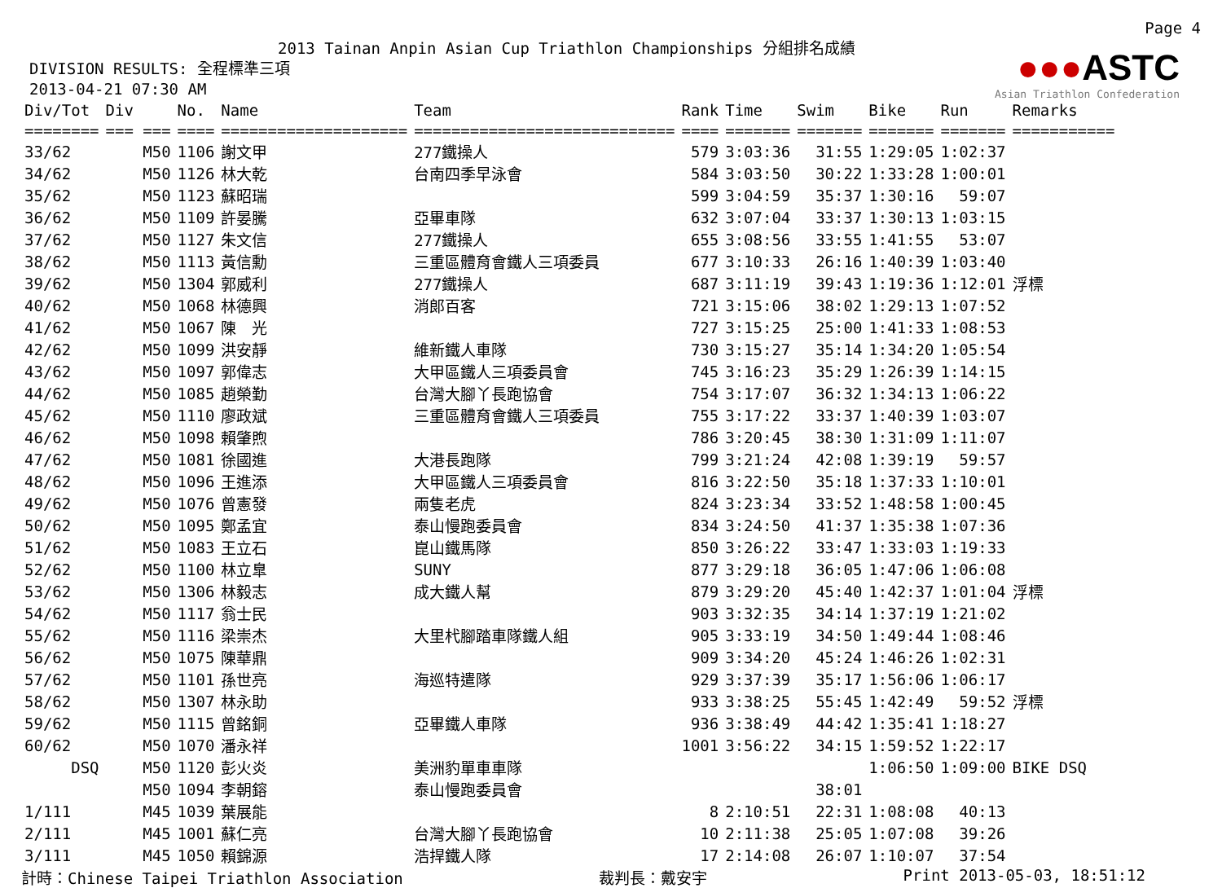Page 4
2013 Tainan Anpin Asian Cup Triathlon Championships 分組排名成績
DIVISION RESULTS: 全程標準三項 2013-04-21 07:30 AM
●●●ASTC
Asian Triathlon Confederation
| Div/Tot | Div | No. | Name | Team | Rank | Time | Swim | Bike | Run | Remarks |
| --- | --- | --- | --- | --- | --- | --- | --- | --- | --- | --- |
| ======== | === === | ==== | ==================== | ============================ | ==== | ======= | ======= | ======= | ======= | =========== |
| 33/62 | M50 | 1106 | 謝文甲 | 277鐵操人 | 579 | 3:03:36 | 31:55 | 1:29:05 | 1:02:37 | |
| 34/62 | M50 | 1126 | 林大乾 | 台南四季早泳會 | 584 | 3:03:50 | 30:22 | 1:33:28 | 1:00:01 | |
| 35/62 | M50 | 1123 | 蘇昭瑞 | | 599 | 3:04:59 | 35:37 | 1:30:16 | 59:07 | |
| 36/62 | M50 | 1109 | 許晏騰 | 亞畢車隊 | 632 | 3:07:04 | 33:37 | 1:30:13 | 1:03:15 | |
| 37/62 | M50 | 1127 | 朱文信 | 277鐵操人 | 655 | 3:08:56 | 33:55 | 1:41:55 | 53:07 | |
| 38/62 | M50 | 1113 | 黃信勳 | 三重區體育會鐵人三項委員 | 677 | 3:10:33 | 26:16 | 1:40:39 | 1:03:40 | |
| 39/62 | M50 | 1304 | 郭威利 | 277鐵操人 | 687 | 3:11:19 | 39:43 | 1:19:36 | 1:12:01 | 浮標 |
| 40/62 | M50 | 1068 | 林德興 | 消郎百客 | 721 | 3:15:06 | 38:02 | 1:29:13 | 1:07:52 | |
| 41/62 | M50 | 1067 | 陳 光 | | 727 | 3:15:25 | 25:00 | 1:41:33 | 1:08:53 | |
| 42/62 | M50 | 1099 | 洪安靜 | 維新鐵人車隊 | 730 | 3:15:27 | 35:14 | 1:34:20 | 1:05:54 | |
| 43/62 | M50 | 1097 | 郭偉志 | 大甲區鐵人三項委員會 | 745 | 3:16:23 | 35:29 | 1:26:39 | 1:14:15 | |
| 44/62 | M50 | 1085 | 趙榮勤 | 台灣大腳丫長跑協會 | 754 | 3:17:07 | 36:32 | 1:34:13 | 1:06:22 | |
| 45/62 | M50 | 1110 | 廖政斌 | 三重區體育會鐵人三項委員 | 755 | 3:17:22 | 33:37 | 1:40:39 | 1:03:07 | |
| 46/62 | M50 | 1098 | 賴肇煦 | | 786 | 3:20:45 | 38:30 | 1:31:09 | 1:11:07 | |
| 47/62 | M50 | 1081 | 徐國進 | 大港長跑隊 | 799 | 3:21:24 | 42:08 | 1:39:19 | 59:57 | |
| 48/62 | M50 | 1096 | 王進添 | 大甲區鐵人三項委員會 | 816 | 3:22:50 | 35:18 | 1:37:33 | 1:10:01 | |
| 49/62 | M50 | 1076 | 曾憲發 | 兩隻老虎 | 824 | 3:23:34 | 33:52 | 1:48:58 | 1:00:45 | |
| 50/62 | M50 | 1095 | 鄭孟宜 | 泰山慢跑委員會 | 834 | 3:24:50 | 41:37 | 1:35:38 | 1:07:36 | |
| 51/62 | M50 | 1083 | 王立石 | 崑山鐵馬隊 | 850 | 3:26:22 | 33:47 | 1:33:03 | 1:19:33 | |
| 52/62 | M50 | 1100 | 林立臯 | SUNY | 877 | 3:29:18 | 36:05 | 1:47:06 | 1:06:08 | |
| 53/62 | M50 | 1306 | 林毅志 | 成大鐵人幫 | 879 | 3:29:20 | 45:40 | 1:42:37 | 1:01:04 | 浮標 |
| 54/62 | M50 | 1117 | 翁士民 | | 903 | 3:32:35 | 34:14 | 1:37:19 | 1:21:02 | |
| 55/62 | M50 | 1116 | 梁崇杰 | 大里杙腳踏車隊鐵人組 | 905 | 3:33:19 | 34:50 | 1:49:44 | 1:08:46 | |
| 56/62 | M50 | 1075 | 陳華鼎 | | 909 | 3:34:20 | 45:24 | 1:46:26 | 1:02:31 | |
| 57/62 | M50 | 1101 | 孫世亮 | 海巡特遣隊 | 929 | 3:37:39 | 35:17 | 1:56:06 | 1:06:17 | |
| 58/62 | M50 | 1307 | 林永助 | | 933 | 3:38:25 | 55:45 | 1:42:49 | 59:52 | 浮標 |
| 59/62 | M50 | 1115 | 曾銘銅 | 亞畢鐵人車隊 | 936 | 3:38:49 | 44:42 | 1:35:41 | 1:18:27 | |
| 60/62 | M50 | 1070 | 潘永祥 | | 1001 | 3:56:22 | 34:15 | 1:59:52 | 1:22:17 | |
| DSQ | M50 | 1120 | 彭火炎 | 美洲豹單車車隊 | | | | 1:06:50 | 1:09:00 | BIKE DSQ |
| | M50 | 1094 | 李朝鎔 | 泰山慢跑委員會 | | | 38:01 | | | |
| 1/111 | M45 | 1039 | 葉展能 | | 8 | 2:10:51 | 22:31 | 1:08:08 | 40:13 | |
| 2/111 | M45 | 1001 | 蘇仁亮 | 台灣大腳丫長跑協會 | 10 | 2:11:38 | 25:05 | 1:07:08 | 39:26 | |
| 3/111 | M45 | 1050 | 賴錦源 | 浩捍鐵人隊 | 17 | 2:14:08 | 26:07 | 1:10:07 | 37:54 | |
計時：Chinese Taipei Triathlon Association 裁判長：戴安宇 Print 2013-05-03, 18:51:12